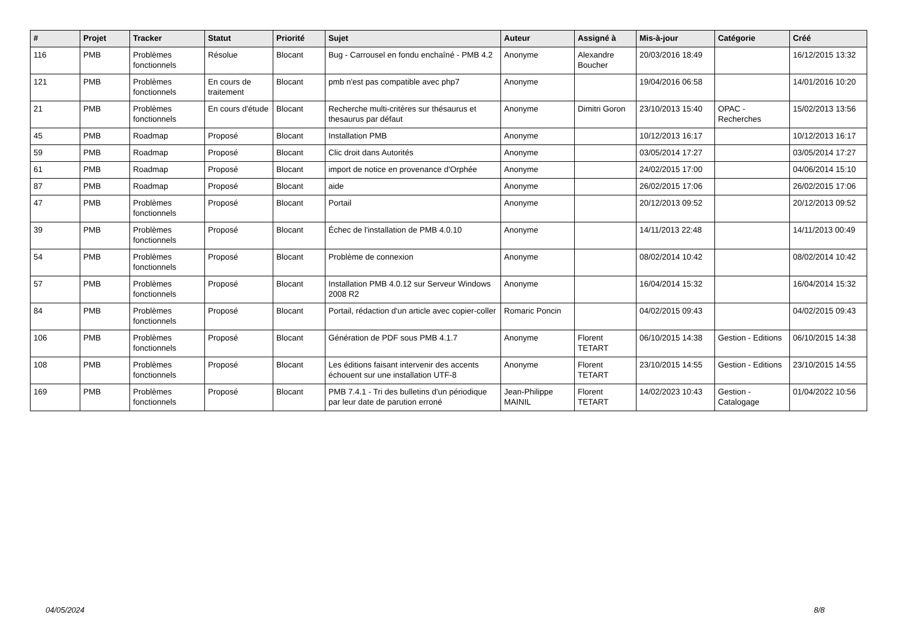| # | Projet | Tracker | Statut | Priorité | Sujet | Auteur | Assigné à | Mis-à-jour | Catégorie | Créé |
| --- | --- | --- | --- | --- | --- | --- | --- | --- | --- | --- |
| 116 | PMB | Problèmes fonctionnels | Résolue | Blocant | Bug - Carrousel en fondu enchaîné - PMB 4.2 | Anonyme | Alexandre Boucher | 20/03/2016 18:49 | | 16/12/2015 13:32 |
| 121 | PMB | Problèmes fonctionnels | En cours de traitement | Blocant | pmb n'est pas compatible avec php7 | Anonyme | | 19/04/2016 06:58 | | 14/01/2016 10:20 |
| 21 | PMB | Problèmes fonctionnels | En cours d'étude | Blocant | Recherche multi-critères sur thésaurus et thesaurus par défaut | Anonyme | Dimitri Goron | 23/10/2013 15:40 | OPAC - Recherches | 15/02/2013 13:56 |
| 45 | PMB | Roadmap | Proposé | Blocant | Installation PMB | Anonyme | | 10/12/2013 16:17 | | 10/12/2013 16:17 |
| 59 | PMB | Roadmap | Proposé | Blocant | Clic droit dans Autorités | Anonyme | | 03/05/2014 17:27 | | 03/05/2014 17:27 |
| 61 | PMB | Roadmap | Proposé | Blocant | import de notice en provenance d'Orphée | Anonyme | | 24/02/2015 17:00 | | 04/06/2014 15:10 |
| 87 | PMB | Roadmap | Proposé | Blocant | aide | Anonyme | | 26/02/2015 17:06 | | 26/02/2015 17:06 |
| 47 | PMB | Problèmes fonctionnels | Proposé | Blocant | Portail | Anonyme | | 20/12/2013 09:52 | | 20/12/2013 09:52 |
| 39 | PMB | Problèmes fonctionnels | Proposé | Blocant | Échec de l'installation de PMB 4.0.10 | Anonyme | | 14/11/2013 22:48 | | 14/11/2013 00:49 |
| 54 | PMB | Problèmes fonctionnels | Proposé | Blocant | Problème de connexion | Anonyme | | 08/02/2014 10:42 | | 08/02/2014 10:42 |
| 57 | PMB | Problèmes fonctionnels | Proposé | Blocant | Installation PMB 4.0.12 sur Serveur Windows 2008 R2 | Anonyme | | 16/04/2014 15:32 | | 16/04/2014 15:32 |
| 84 | PMB | Problèmes fonctionnels | Proposé | Blocant | Portail, rédaction d'un article avec copier-coller | Romaric Poncin | | 04/02/2015 09:43 | | 04/02/2015 09:43 |
| 106 | PMB | Problèmes fonctionnels | Proposé | Blocant | Génération de PDF sous PMB 4.1.7 | Anonyme | Florent TETART | 06/10/2015 14:38 | Gestion - Editions | 06/10/2015 14:38 |
| 108 | PMB | Problèmes fonctionnels | Proposé | Blocant | Les éditions faisant intervenir des accents échouent sur une installation UTF-8 | Anonyme | Florent TETART | 23/10/2015 14:55 | Gestion - Editions | 23/10/2015 14:55 |
| 169 | PMB | Problèmes fonctionnels | Proposé | Blocant | PMB 7.4.1 - Tri des bulletins d'un périodique par leur date de parution erroné | Jean-Philippe MAINIL | Florent TETART | 14/02/2023 10:43 | Gestion - Catalogage | 01/04/2022 10:56 |
04/05/2024 8/8